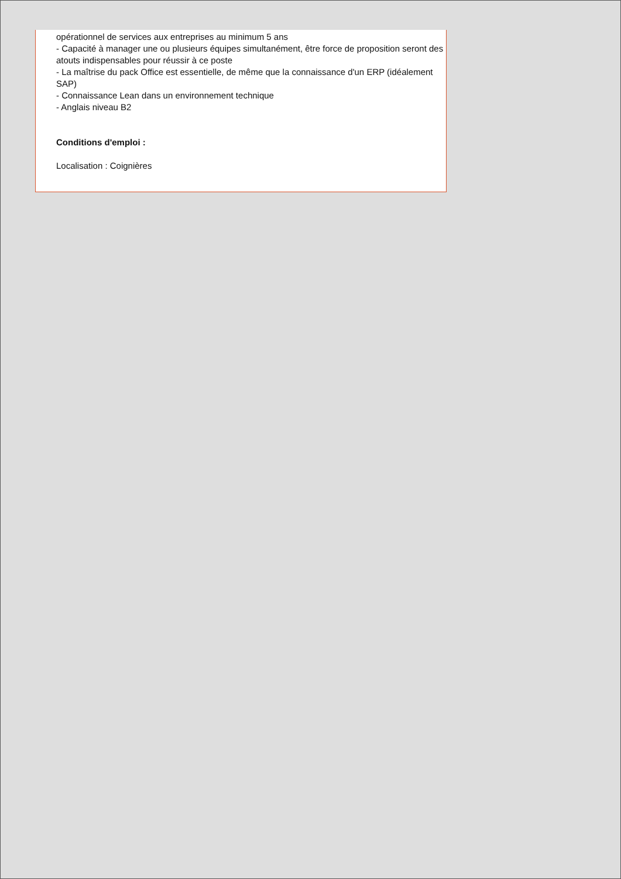opérationnel de services aux entreprises au minimum 5 ans
- Capacité à manager une ou plusieurs équipes simultanément, être force de proposition seront des atouts indispensables pour réussir à ce poste
- La maîtrise du pack Office est essentielle, de même que la connaissance d'un ERP (idéalement SAP)
- Connaissance Lean dans un environnement technique
- Anglais niveau B2
Conditions d'emploi :
Localisation : Coignières